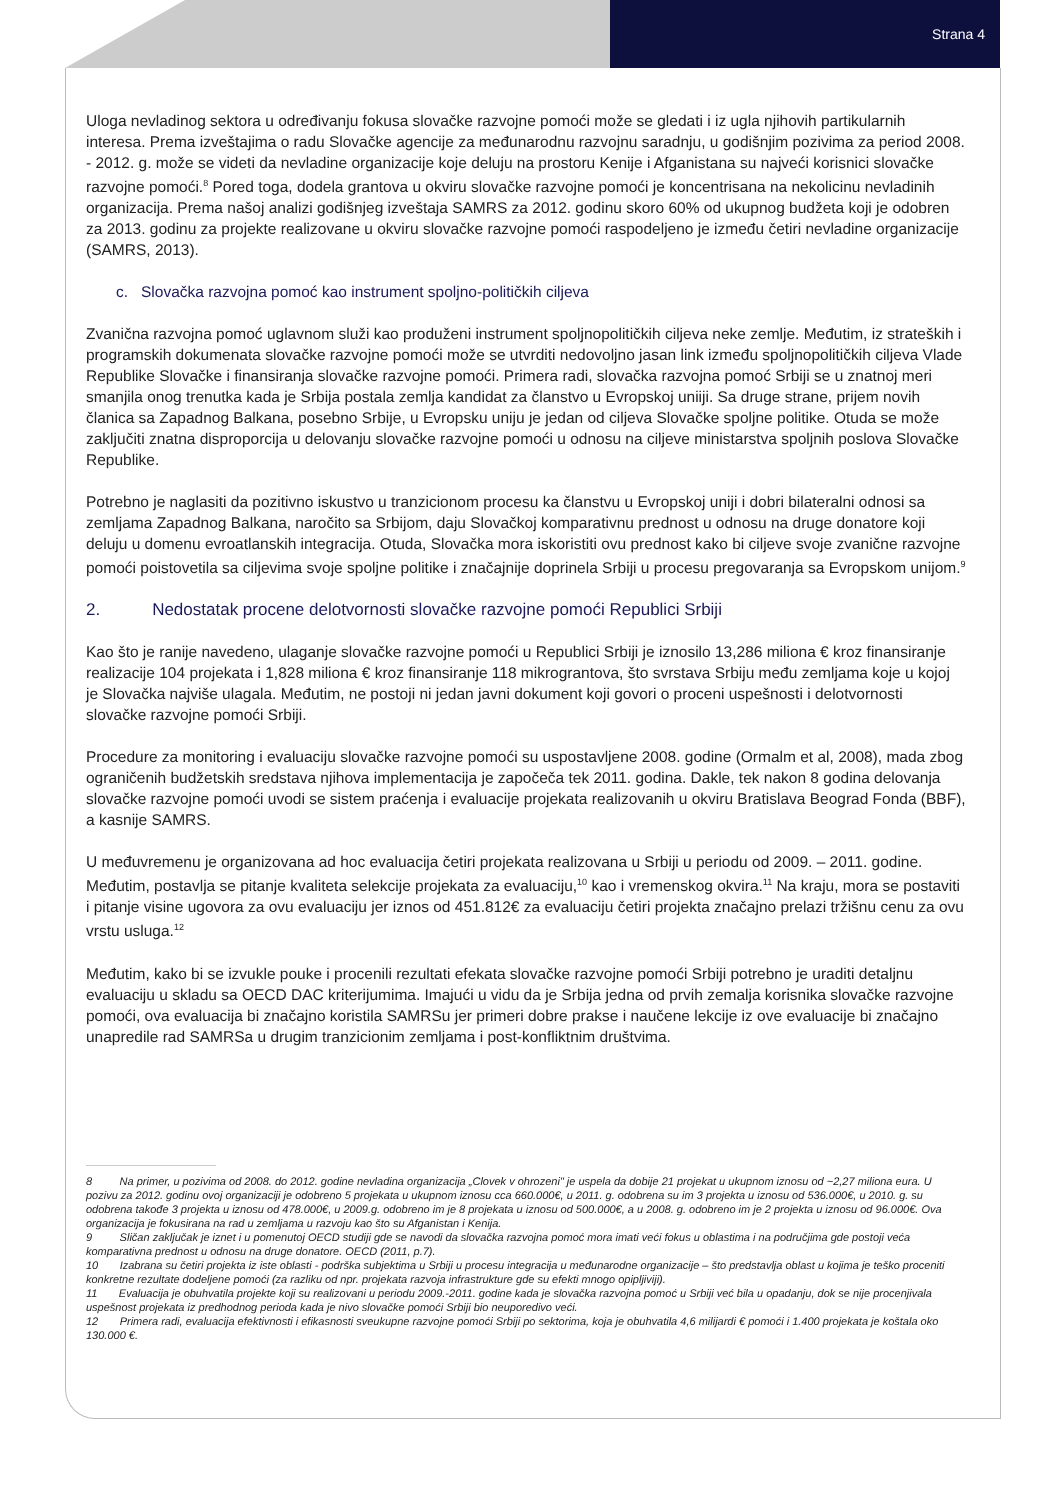Strana 4
Uloga nevladinog sektora u određivanju fokusa slovačke razvojne pomoći može se gledati i iz ugla njihovih partikularnih interesa. Prema izveštajima o radu Slovačke agencije za međunarodnu razvojnu saradnju, u godišnjim pozivima za period 2008. - 2012. g. može se videti da nevladine organizacije koje deluju na prostoru Kenije i Afganistana su najveći korisnici slovačke razvojne pomoći.<sup>8</sup> Pored toga, dodela grantova u okviru slovačke razvojne pomoći je koncentrisana na nekolicinu nevladinih organizacija. Prema našoj analizi godišnjeg izveštaja SAMRS za 2012. godinu skoro 60% od ukupnog budžeta koji je odobren za 2013. godinu za projekte realizovane u okviru slovačke razvojne pomoći raspodeljeno je između četiri nevladine organizacije (SAMRS, 2013).
c. Slovačka razvojna pomoć kao instrument spoljno-političkih ciljeva
Zvanična razvojna pomoć uglavnom služi kao produženi instrument spoljnopolitičkih ciljeva neke zemlje. Međutim, iz strateških i programskih dokumenata slovačke razvojne pomoći može se utvrditi nedovoljno jasan link između spoljnopolitičkih ciljeva Vlade Republike Slovačke i finansiranja slovačke razvojne pomoći. Primera radi, slovačka razvojna pomoć Srbiji se u znatnoj meri smanjila onog trenutka kada je Srbija postala zemlja kandidat za članstvo u Evropskoj uniiji. Sa druge strane, prijem novih članica sa Zapadnog Balkana, posebno Srbije, u Evropsku uniju je jedan od ciljeva Slovačke spoljne politike. Otuda se može zaključiti znatna disproporcija u delovanju slovačke razvojne pomoći u odnosu na ciljeve ministarstva spoljnih poslova Slovačke Republike.
Potrebno je naglasiti da pozitivno iskustvo u tranzicionom procesu ka članstvu u Evropskoj uniji i dobri bilateralni odnosi sa zemljama Zapadnog Balkana, naročito sa Srbijom, daju Slovačkoj komparativnu prednost u odnosu na druge donatore koji deluju u domenu evroatlanskih integracija. Otuda, Slovačka mora iskoristiti ovu prednost kako bi ciljeve svoje zvanične razvojne pomoći poistovetila sa ciljevima svoje spoljne politike i značajnije doprinela Srbiji u procesu pregovaranja sa Evropskom unijom.<sup>9</sup>
2. Nedostatak procene delotvornosti slovačke razvojne pomoći Republici Srbiji
Kao što je ranije navedeno, ulaganje slovačke razvojne pomoći u Republici Srbiji je iznosilo 13,286 miliona € kroz finansiranje realizacije 104 projekata i 1,828 miliona € kroz finansiranje 118 mikrograntova, što svrstava Srbiju među zemljama koje u kojoj je Slovačka najviše ulagala. Međutim, ne postoji ni jedan javni dokument koji govori o proceni uspešnosti i delotvornosti slovačke razvojne pomoći Srbiji.
Procedure za monitoring i evaluaciju slovačke razvojne pomoći su uspostavljene 2008. godine (Ormalm et al, 2008), mada zbog ograničenih budžetskih sredstava njihova implementacija je započeča tek 2011. godina. Dakle, tek nakon 8 godina delovanja slovačke razvojne pomoći uvodi se sistem praćenja i evaluacije projekata realizovanih u okviru Bratislava Beograd Fonda (BBF), a kasnije SAMRS.
U međuvremenu je organizovana ad hoc evaluacija četiri projekata realizovana u Srbiji u periodu od 2009. – 2011. godine. Međutim, postavlja se pitanje kvaliteta selekcije projekata za evaluaciju,<sup>10</sup> kao i vremenskog okvira.<sup>11</sup> Na kraju, mora se postaviti i pitanje visine ugovora za ovu evaluaciju jer iznos od 451.812€ za evaluaciju četiri projekta značajno prelazi tržišnu cenu za ovu vrstu usluga.<sup>12</sup>
Međutim, kako bi se izvukle pouke i procenili rezultati efekata slovačke razvojne pomoći Srbiji potrebno je uraditi detaljnu evaluaciju u skladu sa OECD DAC kriterijumima. Imajući u vidu da je Srbija jedna od prvih zemalja korisnika slovačke razvojne pomoći, ova evaluacija bi značajno koristila SAMRSu jer primeri dobre prakse i naučene lekcije iz ove evaluacije bi značajno unapredile rad SAMRSa u drugim tranzicionim zemljama i post-konfliktnim društvima.
8 Na primer, u pozivima od 2008. do 2012. godine nevladina organizacija „Clovek v ohrozeni" je uspela da dobije 21 projekat u ukupnom iznosu od ~2,27 miliona eura. U pozivu za 2012. godinu ovoj organizaciji je odobreno 5 projekata u ukupnom iznosu cca 660.000€, u 2011. g. odobrena su im 3 projekta u iznosu od 536.000€, u 2010. g. su odobrena takođe 3 projekta u iznosu od 478.000€, u 2009.g. odobreno im je 8 projekata u iznosu od 500.000€, a u 2008. g. odobreno im je 2 projekta u iznosu od 96.000€. Ova organizacija je fokusirana na rad u zemljama u razvoju kao što su Afganistan i Kenija.
9 Sličan zaključak je iznet i u pomenutoj OECD studiji gde se navodi da slovačka razvojna pomoć mora imati veći fokus u oblastima i na područjima gde postoji veća komparativna prednost u odnosu na druge donatore. OECD (2011, p.7).
10 Izabrana su četiri projekta iz iste oblasti - podrška subjektima u Srbiji u procesu integracija u međunarodne organizacije – što predstavlja oblast u kojima je teško proceniti konkretne rezultate dodeljene pomoći (za razliku od npr. projekata razvoja infrastrukture gde su efekti mnogo opipljiviji).
11 Evaluacija je obuhvatila projekte koji su realizovani u periodu 2009.-2011. godine kada je slovačka razvojna pomoć u Srbiji već bila u opadanju, dok se nije procenjivala uspešnost projekata iz predhodnog perioda kada je nivo slovačke pomoći Srbiji bio neuporedivo veći.
12 Primera radi, evaluacija efektivnosti i efikasnosti sveukupne razvojne pomoći Srbiji po sektorima, koja je obuhvatila 4,6 milijardi € pomoći i 1.400 projekata je koštala oko 130.000 €.